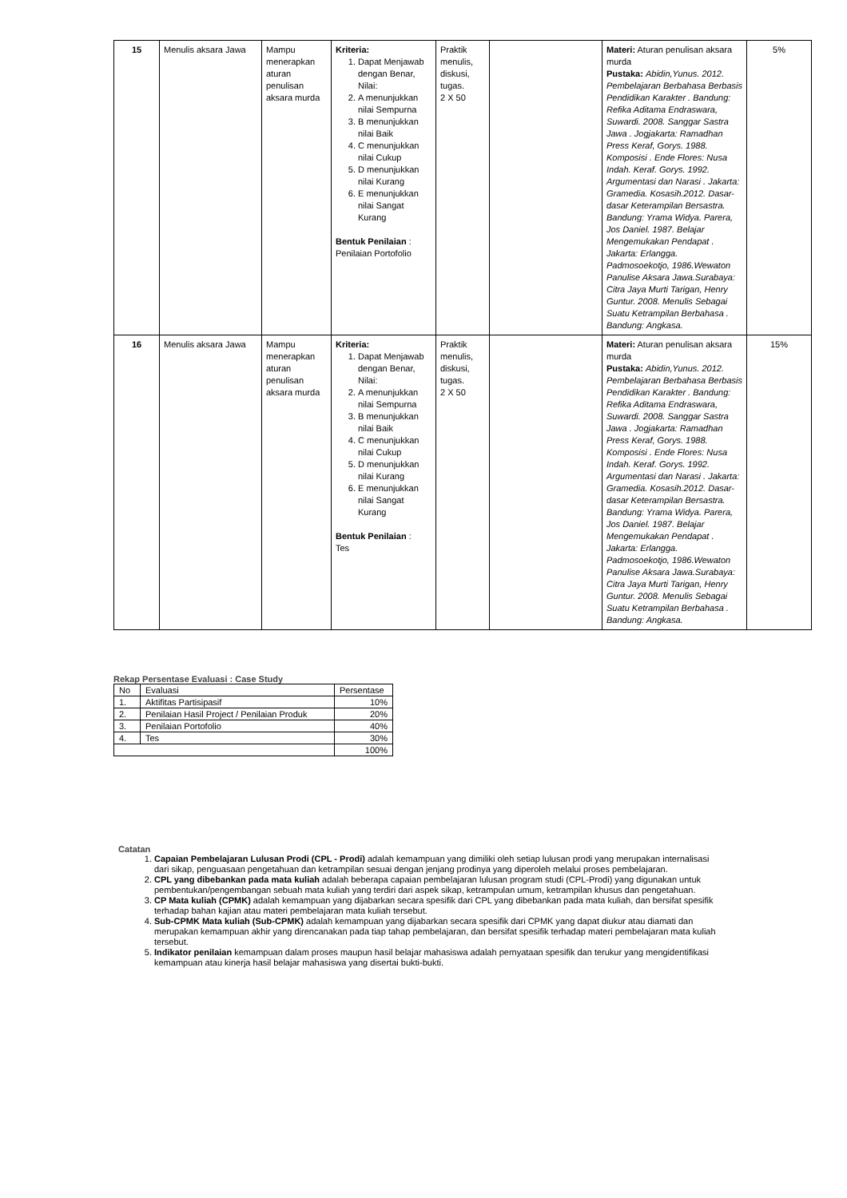| 15 | Menulis aksara Jawa | Mampu menerapkan aturan penulisan aksara murda | Kriteria: 1. Dapat Menjawab dengan Benar, Nilai: 2. A menunjukkan nilai Sempurna 3. B menunjukkan nilai Baik 4. C menunjukkan nilai Cukup 5. D menunjukkan nilai Kurang 6. E menunjukkan nilai Sangat Kurang Bentuk Penilaian : Penilaian Portofolio | Praktik menulis, diskusi, tugas. 2 X 50 | | Materi: Aturan penulisan aksara murda Pustaka: Abidin,Yunus. 2012. Pembelajaran Berbahasa Berbasis Pendidikan Karakter . Bandung: Refika Aditama Endraswara, Suwardi. 2008. Sanggar Sastra Jawa . Jogjakarta: Ramadhan Press Keraf, Gorys. 1988. Komposisi . Ende Flores: Nusa Indah. Keraf. Gorys. 1992. Argumentasi dan Narasi . Jakarta: Gramedia. Kosasih.2012. Dasar-dasar Keterampilan Bersastra. Bandung: Yrama Widya. Parera, Jos Daniel. 1987. Belajar Mengemukakan Pendapat . Jakarta: Erlangga. Padmosoekotjo, 1986.Wewaton Panulise Aksara Jawa.Surabaya: Citra Jaya Murti Tarigan, Henry Guntur. 2008. Menulis Sebagai Suatu Ketrampilan Berbahasa . Bandung: Angkasa. | 5% |
| 16 | Menulis aksara Jawa | Mampu menerapkan aturan penulisan aksara murda | Kriteria: 1. Dapat Menjawab dengan Benar, Nilai: 2. A menunjukkan nilai Sempurna 3. B menunjukkan nilai Baik 4. C menunjukkan nilai Cukup 5. D menunjukkan nilai Kurang 6. E menunjukkan nilai Sangat Kurang Bentuk Penilaian : Tes | Praktik menulis, diskusi, tugas. 2 X 50 | | Materi: Aturan penulisan aksara murda Pustaka: Abidin,Yunus. 2012. Pembelajaran Berbahasa Berbasis Pendidikan Karakter . Bandung: Refika Aditama Endraswara, Suwardi. 2008. Sanggar Sastra Jawa . Jogjakarta: Ramadhan Press Keraf, Gorys. 1988. Komposisi . Ende Flores: Nusa Indah. Keraf. Gorys. 1992. Argumentasi dan Narasi . Jakarta: Gramedia. Kosasih.2012. Dasar-dasar Keterampilan Bersastra. Bandung: Yrama Widya. Parera, Jos Daniel. 1987. Belajar Mengemukakan Pendapat . Jakarta: Erlangga. Padmosoekotjo, 1986.Wewaton Panulise Aksara Jawa.Surabaya: Citra Jaya Murti Tarigan, Henry Guntur. 2008. Menulis Sebagai Suatu Ketrampilan Berbahasa . Bandung: Angkasa. | 15% |
Rekap Persentase Evaluasi : Case Study
| No | Evaluasi | Persentase |
| 1. | Aktifitas Partisipasif | 10% |
| 2. | Penilaian Hasil Project / Penilaian Produk | 20% |
| 3. | Penilaian Portofolio | 40% |
| 4. | Tes | 30% |
| | | 100% |
Catatan
1. Capaian Pembelajaran Lulusan Prodi (CPL - Prodi) adalah kemampuan yang dimiliki oleh setiap lulusan prodi yang merupakan internalisasi dari sikap, penguasaan pengetahuan dan ketrampilan sesuai dengan jenjang prodinya yang diperoleh melalui proses pembelajaran.
2. CPL yang dibebankan pada mata kuliah adalah beberapa capaian pembelajaran lulusan program studi (CPL-Prodi) yang digunakan untuk pembentukan/pengembangan sebuah mata kuliah yang terdiri dari aspek sikap, ketrampulan umum, ketrampilan khusus dan pengetahuan.
3. CP Mata kuliah (CPMK) adalah kemampuan yang dijabarkan secara spesifik dari CPL yang dibebankan pada mata kuliah, dan bersifat spesifik terhadap bahan kajian atau materi pembelajaran mata kuliah tersebut.
4. Sub-CPMK Mata kuliah (Sub-CPMK) adalah kemampuan yang dijabarkan secara spesifik dari CPMK yang dapat diukur atau diamati dan merupakan kemampuan akhir yang direncanakan pada tiap tahap pembelajaran, dan bersifat spesifik terhadap materi pembelajaran mata kuliah tersebut.
5. Indikator penilaian kemampuan dalam proses maupun hasil belajar mahasiswa adalah pernyataan spesifik dan terukur yang mengidentifikasi kemampuan atau kinerja hasil belajar mahasiswa yang disertai bukti-bukti.